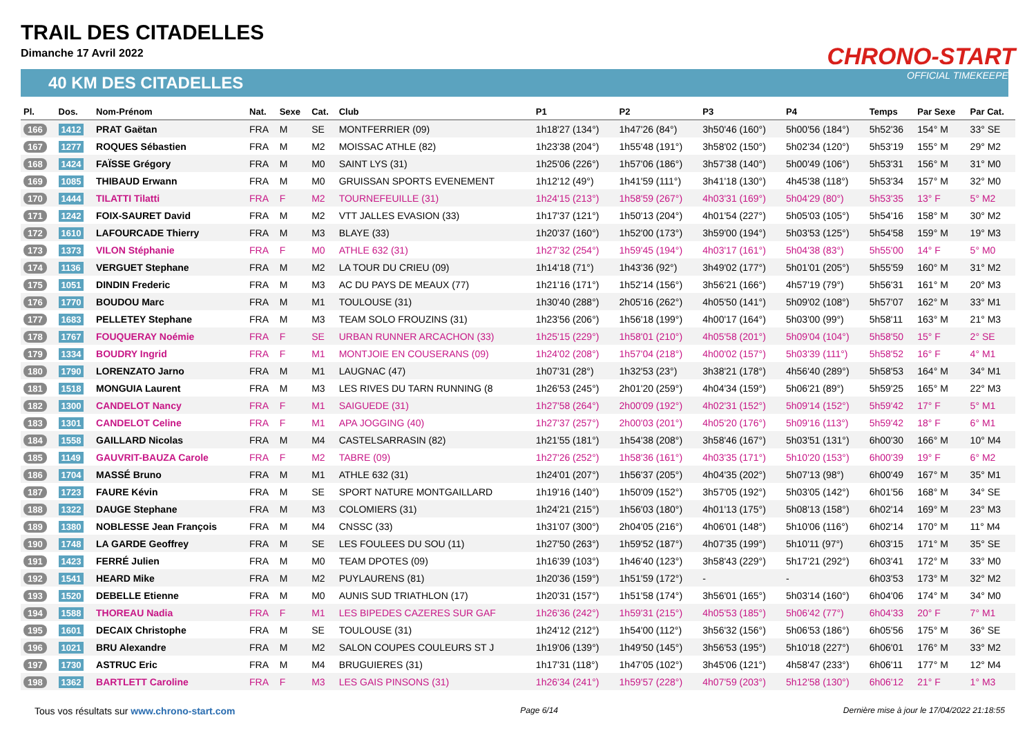TRAIL DES CITADELLES
Dimanche 17 Avril 2022
CHRONO-START
OFFICIAL TIMEKEEPER
40 KM DES CITADELLES
| Pl. | Dos. | Nom-Prénom | Nat. | Sexe | Cat. | Club | P1 | P2 | P3 | P4 | Temps | Par Sexe | Par Cat. |
| --- | --- | --- | --- | --- | --- | --- | --- | --- | --- | --- | --- | --- | --- |
| 166 | 1412 | PRAT Gaëtan | FRA | M | SE | MONTFERRIER (09) | 1h18'27 (134°) | 1h47'26 (84°) | 3h50'46 (160°) | 5h00'56 (184°) | 5h52'36 | 154° M | 33° SE |
| 167 | 1277 | ROQUES Sébastien | FRA | M | M2 | MOISSAC ATHLE (82) | 1h23'38 (204°) | 1h55'48 (191°) | 3h58'02 (150°) | 5h02'34 (120°) | 5h53'19 | 155° M | 29° M2 |
| 168 | 1424 | FAÏSSE Grégory | FRA | M | M0 | SAINT LYS (31) | 1h25'06 (226°) | 1h57'06 (186°) | 3h57'38 (140°) | 5h00'49 (106°) | 5h53'31 | 156° M | 31° M0 |
| 169 | 1085 | THIBAUD Erwann | FRA | M | M0 | GRUISSAN SPORTS EVENEMENT | 1h12'12 (49°) | 1h41'59 (111°) | 3h41'18 (130°) | 4h45'38 (118°) | 5h53'34 | 157° M | 32° M0 |
| 170 | 1444 | TILATTI Tilatti | FRA | F | M2 | TOURNEFEUILLE (31) | 1h24'15 (213°) | 1h58'59 (267°) | 4h03'31 (169°) | 5h04'29 (80°) | 5h53'35 | 13° F | 5° M2 |
| 171 | 1242 | FOIX-SAURET David | FRA | M | M2 | VTT JALLES EVASION (33) | 1h17'37 (121°) | 1h50'13 (204°) | 4h01'54 (227°) | 5h05'03 (105°) | 5h54'16 | 158° M | 30° M2 |
| 172 | 1610 | LAFOURCADE Thierry | FRA | M | M3 | BLAYE (33) | 1h20'37 (160°) | 1h52'00 (173°) | 3h59'00 (194°) | 5h03'53 (125°) | 5h54'58 | 159° M | 19° M3 |
| 173 | 1373 | VILON Stéphanie | FRA | F | M0 | ATHLE 632 (31) | 1h27'32 (254°) | 1h59'45 (194°) | 4h03'17 (161°) | 5h04'38 (83°) | 5h55'00 | 14° F | 5° M0 |
| 174 | 1136 | VERGUET Stephane | FRA | M | M2 | LA TOUR DU CRIEU (09) | 1h14'18 (71°) | 1h43'36 (92°) | 3h49'02 (177°) | 5h01'01 (205°) | 5h55'59 | 160° M | 31° M2 |
| 175 | 1051 | DINDIN Frederic | FRA | M | M3 | AC DU PAYS DE MEAUX (77) | 1h21'16 (171°) | 1h52'14 (156°) | 3h56'21 (166°) | 4h57'19 (79°) | 5h56'31 | 161° M | 20° M3 |
| 176 | 1770 | BOUDOU Marc | FRA | M | M1 | TOULOUSE (31) | 1h30'40 (288°) | 2h05'16 (262°) | 4h05'50 (141°) | 5h09'02 (108°) | 5h57'07 | 162° M | 33° M1 |
| 177 | 1683 | PELLETEY Stephane | FRA | M | M3 | TEAM SOLO FROUZINS (31) | 1h23'56 (206°) | 1h56'18 (199°) | 4h00'17 (164°) | 5h03'00 (99°) | 5h58'11 | 163° M | 21° M3 |
| 178 | 1767 | FOUQUERAY Noémie | FRA | F | SE | URBAN RUNNER ARCACHON (33) | 1h25'15 (229°) | 1h58'01 (210°) | 4h05'58 (201°) | 5h09'04 (104°) | 5h58'50 | 15° F | 2° SE |
| 179 | 1334 | BOUDRY Ingrid | FRA | F | M1 | MONTJOIE EN COUSERANS (09) | 1h24'02 (208°) | 1h57'04 (218°) | 4h00'02 (157°) | 5h03'39 (111°) | 5h58'52 | 16° F | 4° M1 |
| 180 | 1790 | LORENZATO Jarno | FRA | M | M1 | LAUGNAC (47) | 1h07'31 (28°) | 1h32'53 (23°) | 3h38'21 (178°) | 4h56'40 (289°) | 5h58'53 | 164° M | 34° M1 |
| 181 | 1518 | MONGUIA Laurent | FRA | M | M3 | LES RIVES DU TARN RUNNING (8 | 1h26'53 (245°) | 2h01'20 (259°) | 4h04'34 (159°) | 5h06'21 (89°) | 5h59'25 | 165° M | 22° M3 |
| 182 | 1300 | CANDELOT Nancy | FRA | F | M1 | SAIGUEDE (31) | 1h27'58 (264°) | 2h00'09 (192°) | 4h02'31 (152°) | 5h09'14 (152°) | 5h59'42 | 17° F | 5° M1 |
| 183 | 1301 | CANDELOT Celine | FRA | F | M1 | APA JOGGING (40) | 1h27'37 (257°) | 2h00'03 (201°) | 4h05'20 (176°) | 5h09'16 (113°) | 5h59'42 | 18° F | 6° M1 |
| 184 | 1558 | GAILLARD Nicolas | FRA | M | M4 | CASTELSARRASIN (82) | 1h21'55 (181°) | 1h54'38 (208°) | 3h58'46 (167°) | 5h03'51 (131°) | 6h00'30 | 166° M | 10° M4 |
| 185 | 1149 | GAUVRIT-BAUZA Carole | FRA | F | M2 | TABRE (09) | 1h27'26 (252°) | 1h58'36 (161°) | 4h03'35 (171°) | 5h10'20 (153°) | 6h00'39 | 19° F | 6° M2 |
| 186 | 1704 | MASSÉ Bruno | FRA | M | M1 | ATHLE 632 (31) | 1h24'01 (207°) | 1h56'37 (205°) | 4h04'35 (202°) | 5h07'13 (98°) | 6h00'49 | 167° M | 35° M1 |
| 187 | 1723 | FAURE Kévin | FRA | M | SE | SPORT NATURE MONTGAILLARD | 1h19'16 (140°) | 1h50'09 (152°) | 3h57'05 (192°) | 5h03'05 (142°) | 6h01'56 | 168° M | 34° SE |
| 188 | 1322 | DAUGE Stephane | FRA | M | M3 | COLOMIERS (31) | 1h24'21 (215°) | 1h56'03 (180°) | 4h01'13 (175°) | 5h08'13 (158°) | 6h02'14 | 169° M | 23° M3 |
| 189 | 1380 | NOBLESSE Jean François | FRA | M | M4 | CNSSC (33) | 1h31'07 (300°) | 2h04'05 (216°) | 4h06'01 (148°) | 5h10'06 (116°) | 6h02'14 | 170° M | 11° M4 |
| 190 | 1748 | LA GARDE Geoffrey | FRA | M | SE | LES FOULEES DU SOU (11) | 1h27'50 (263°) | 1h59'52 (187°) | 4h07'35 (199°) | 5h10'11 (97°) | 6h03'15 | 171° M | 35° SE |
| 191 | 1423 | FERRÉ Julien | FRA | M | M0 | TEAM DPOTES (09) | 1h16'39 (103°) | 1h46'40 (123°) | 3h58'43 (229°) | 5h17'21 (292°) | 6h03'41 | 172° M | 33° M0 |
| 192 | 1541 | HEARD Mike | FRA | M | M2 | PUYLAURENS (81) | 1h20'36 (159°) | 1h51'59 (172°) | - | - | 6h03'53 | 173° M | 32° M2 |
| 193 | 1520 | DEBELLE Etienne | FRA | M | M0 | AUNIS SUD TRIATHLON (17) | 1h20'31 (157°) | 1h51'58 (174°) | 3h56'01 (165°) | 5h03'14 (160°) | 6h04'06 | 174° M | 34° M0 |
| 194 | 1588 | THOREAU Nadia | FRA | F | M1 | LES BIPEDES CAZERES SUR GAF | 1h26'36 (242°) | 1h59'31 (215°) | 4h05'53 (185°) | 5h06'42 (77°) | 6h04'33 | 20° F | 7° M1 |
| 195 | 1601 | DECAIX Christophe | FRA | M | SE | TOULOUSE (31) | 1h24'12 (212°) | 1h54'00 (112°) | 3h56'32 (156°) | 5h06'53 (186°) | 6h05'56 | 175° M | 36° SE |
| 196 | 1021 | BRU Alexandre | FRA | M | M2 | SALON COUPES COULEURS ST J | 1h19'06 (139°) | 1h49'50 (145°) | 3h56'53 (195°) | 5h10'18 (227°) | 6h06'01 | 176° M | 33° M2 |
| 197 | 1730 | ASTRUC Eric | FRA | M | M4 | BRUGUIERES (31) | 1h17'31 (118°) | 1h47'05 (102°) | 3h45'06 (121°) | 4h58'47 (233°) | 6h06'11 | 177° M | 12° M4 |
| 198 | 1362 | BARTLETT Caroline | FRA | F | M3 | LES GAIS PINSONS (31) | 1h26'34 (241°) | 1h59'57 (228°) | 4h07'59 (203°) | 5h12'58 (130°) | 6h06'12 | 21° F | 1° M3 |
Tous vos résultats sur www.chrono-start.com Page 6/14 Dernière mise à jour le 17/04/2022 21:18:55